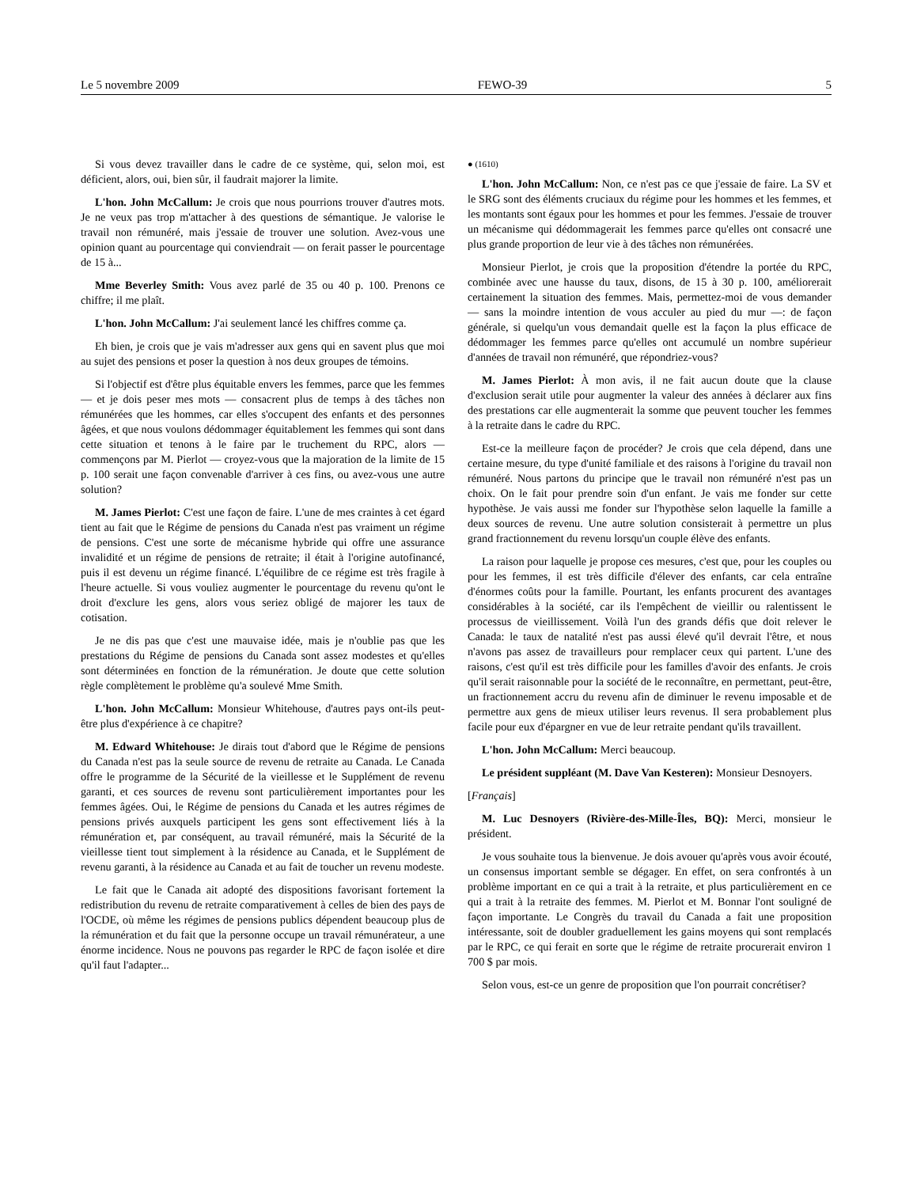Le 5 novembre 2009 FEWO-39 5
Si vous devez travailler dans le cadre de ce système, qui, selon moi, est déficient, alors, oui, bien sûr, il faudrait majorer la limite.
L'hon. John McCallum: Je crois que nous pourrions trouver d'autres mots. Je ne veux pas trop m'attacher à des questions de sémantique. Je valorise le travail non rémunéré, mais j'essaie de trouver une solution. Avez-vous une opinion quant au pourcentage qui conviendrait — on ferait passer le pourcentage de 15 à...
Mme Beverley Smith: Vous avez parlé de 35 ou 40 p. 100. Prenons ce chiffre; il me plaît.
L'hon. John McCallum: J'ai seulement lancé les chiffres comme ça.
Eh bien, je crois que je vais m'adresser aux gens qui en savent plus que moi au sujet des pensions et poser la question à nos deux groupes de témoins.
Si l'objectif est d'être plus équitable envers les femmes, parce que les femmes — et je dois peser mes mots — consacrent plus de temps à des tâches non rémunérées que les hommes, car elles s'occupent des enfants et des personnes âgées, et que nous voulons dédommager équitablement les femmes qui sont dans cette situation et tenons à le faire par le truchement du RPC, alors — commençons par M. Pierlot — croyez-vous que la majoration de la limite de 15 p. 100 serait une façon convenable d'arriver à ces fins, ou avez-vous une autre solution?
M. James Pierlot: C'est une façon de faire. L'une de mes craintes à cet égard tient au fait que le Régime de pensions du Canada n'est pas vraiment un régime de pensions. C'est une sorte de mécanisme hybride qui offre une assurance invalidité et un régime de pensions de retraite; il était à l'origine autofinancé, puis il est devenu un régime financé. L'équilibre de ce régime est très fragile à l'heure actuelle. Si vous vouliez augmenter le pourcentage du revenu qu'ont le droit d'exclure les gens, alors vous seriez obligé de majorer les taux de cotisation.
Je ne dis pas que c'est une mauvaise idée, mais je n'oublie pas que les prestations du Régime de pensions du Canada sont assez modestes et qu'elles sont déterminées en fonction de la rémunération. Je doute que cette solution règle complètement le problème qu'a soulevé Mme Smith.
L'hon. John McCallum: Monsieur Whitehouse, d'autres pays ont-ils peut-être plus d'expérience à ce chapitre?
M. Edward Whitehouse: Je dirais tout d'abord que le Régime de pensions du Canada n'est pas la seule source de revenu de retraite au Canada. Le Canada offre le programme de la Sécurité de la vieillesse et le Supplément de revenu garanti, et ces sources de revenu sont particulièrement importantes pour les femmes âgées. Oui, le Régime de pensions du Canada et les autres régimes de pensions privés auxquels participent les gens sont effectivement liés à la rémunération et, par conséquent, au travail rémunéré, mais la Sécurité de la vieillesse tient tout simplement à la résidence au Canada, et le Supplément de revenu garanti, à la résidence au Canada et au fait de toucher un revenu modeste.
Le fait que le Canada ait adopté des dispositions favorisant fortement la redistribution du revenu de retraite comparativement à celles de bien des pays de l'OCDE, où même les régimes de pensions publics dépendent beaucoup plus de la rémunération et du fait que la personne occupe un travail rémunérateur, a une énorme incidence. Nous ne pouvons pas regarder le RPC de façon isolée et dire qu'il faut l'adapter...
● (1610)
L'hon. John McCallum: Non, ce n'est pas ce que j'essaie de faire. La SV et le SRG sont des éléments cruciaux du régime pour les hommes et les femmes, et les montants sont égaux pour les hommes et pour les femmes. J'essaie de trouver un mécanisme qui dédommagerait les femmes parce qu'elles ont consacré une plus grande proportion de leur vie à des tâches non rémunérées.
Monsieur Pierlot, je crois que la proposition d'étendre la portée du RPC, combinée avec une hausse du taux, disons, de 15 à 30 p. 100, améliorerait certainement la situation des femmes. Mais, permettez-moi de vous demander — sans la moindre intention de vous acculer au pied du mur —: de façon générale, si quelqu'un vous demandait quelle est la façon la plus efficace de dédommager les femmes parce qu'elles ont accumulé un nombre supérieur d'années de travail non rémunéré, que répondriez-vous?
M. James Pierlot: À mon avis, il ne fait aucun doute que la clause d'exclusion serait utile pour augmenter la valeur des années à déclarer aux fins des prestations car elle augmenterait la somme que peuvent toucher les femmes à la retraite dans le cadre du RPC.
Est-ce la meilleure façon de procéder? Je crois que cela dépend, dans une certaine mesure, du type d'unité familiale et des raisons à l'origine du travail non rémunéré. Nous partons du principe que le travail non rémunéré n'est pas un choix. On le fait pour prendre soin d'un enfant. Je vais me fonder sur cette hypothèse. Je vais aussi me fonder sur l'hypothèse selon laquelle la famille a deux sources de revenu. Une autre solution consisterait à permettre un plus grand fractionnement du revenu lorsqu'un couple élève des enfants.
La raison pour laquelle je propose ces mesures, c'est que, pour les couples ou pour les femmes, il est très difficile d'élever des enfants, car cela entraîne d'énormes coûts pour la famille. Pourtant, les enfants procurent des avantages considérables à la société, car ils l'empêchent de vieillir ou ralentissent le processus de vieillissement. Voilà l'un des grands défis que doit relever le Canada: le taux de natalité n'est pas aussi élevé qu'il devrait l'être, et nous n'avons pas assez de travailleurs pour remplacer ceux qui partent. L'une des raisons, c'est qu'il est très difficile pour les familles d'avoir des enfants. Je crois qu'il serait raisonnable pour la société de le reconnaître, en permettant, peut-être, un fractionnement accru du revenu afin de diminuer le revenu imposable et de permettre aux gens de mieux utiliser leurs revenus. Il sera probablement plus facile pour eux d'épargner en vue de leur retraite pendant qu'ils travaillent.
L'hon. John McCallum: Merci beaucoup.
Le président suppléant (M. Dave Van Kesteren): Monsieur Desnoyers.
[Français]
M. Luc Desnoyers (Rivière-des-Mille-Îles, BQ): Merci, monsieur le président.
Je vous souhaite tous la bienvenue. Je dois avouer qu'après vous avoir écouté, un consensus important semble se dégager. En effet, on sera confrontés à un problème important en ce qui a trait à la retraite, et plus particulièrement en ce qui a trait à la retraite des femmes. M. Pierlot et M. Bonnar l'ont souligné de façon importante. Le Congrès du travail du Canada a fait une proposition intéressante, soit de doubler graduellement les gains moyens qui sont remplacés par le RPC, ce qui ferait en sorte que le régime de retraite procurerait environ 1 700 $ par mois.
Selon vous, est-ce un genre de proposition que l'on pourrait concrétiser?